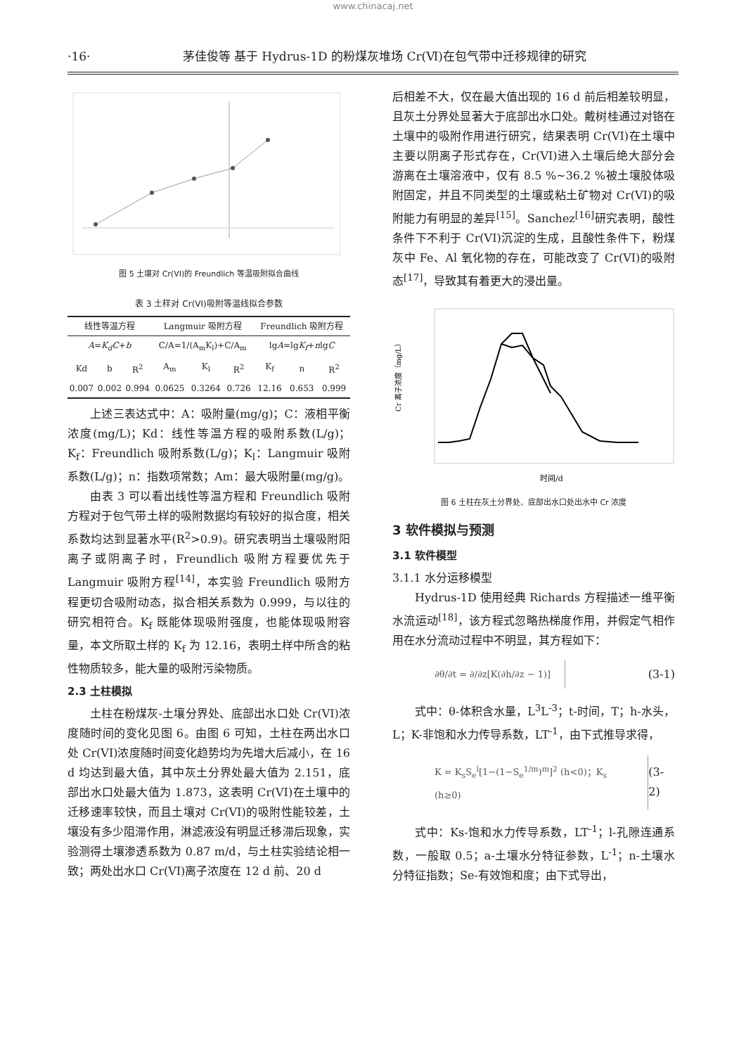www.chinacaj.net
·16· 茅佳俊等 基于 Hydrus-1D 的粉煤灰堆场 Cr(Ⅵ)在包气带中迁移规律的研究
图 5 土壤对 Cr(VI)的 Freundlich 等温吸附拟合曲线
表 3 土样对 Cr(VI)吸附等温线拟合参数
| 线性等温方程 | | | Langmuir 吸附方程 | | | Freundlich 吸附方程 | | |
| --- | --- | --- | --- | --- | --- | --- | --- | --- |
| A = K<sub>d</sub>C + b | | | C/A=1/(A<sub>m</sub>K<sub>l</sub>)+C/A<sub>m</sub> | | | lg A =lg K<sub>f</sub> + n lg C | | |
| Kd | b | R<sup>2</sup> | A<sub>m</sub> | K<sub>l</sub> | R<sup>2</sup> | K<sub>f</sub> | n | R<sup>2</sup> |
| 0.007 | 0.002 | 0.994 | 0.0625 | 0.3264 | 0.726 | 12.16 | 0.653 | 0.999 |
上述三表达式中：A：吸附量(mg/g)；C：液相平衡浓度(mg/L)；Kd：线性等温方程的吸附系数(L/g)；K<sub>f</sub>：Freundlich 吸附系数(L/g)；K<sub>l</sub>：Langmuir 吸附系数(L/g)；n：指数项常数；Am：最大吸附量(mg/g)。
由表 3 可以看出线性等温方程和 Freundlich 吸附方程对于包气带土样的吸附数据均有较好的拟合度，相关系数均达到显著水平(R<sup>2</sup>>0.9)。研究表明当土壤吸附阳离子或阴离子时，Freundlich 吸附方程要优先于 Langmuir 吸附方程<sup>[14]</sup>，本实验 Freundlich 吸附方程更切合吸附动态，拟合相关系数为 0.999，与以往的研究相符合。K<sub>f</sub> 既能体现吸附强度，也能体现吸附容量，本文所取土样的 K<sub>f</sub> 为 12.16，表明土样中所含的粘性物质较多，能大量的吸附污染物质。
2.3 土柱模拟
土柱在粉煤灰-土壤分界处、底部出水口处 Cr(VI)浓度随时间的变化见图 6。由图 6 可知，土柱在两出水口处 Cr(VI)浓度随时间变化趋势均为先增大后减小，在 16 d 均达到最大值，其中灰土分界处最大值为 2.151，底部出水口处最大值为 1.873，这表明 Cr(VI)在土壤中的迁移速率较快，而且土壤对 Cr(VI)的吸附性能较差，土壤没有多少阻滞作用，淋滤液没有明显迁移滞后现象，实验测得土壤渗透系数为 0.87 m/d，与土柱实验结论相一致；两处出水口 Cr(VI)离子浓度在 12 d 前、20 d
后相差不大，仅在最大值出现的 16 d 前后相差较明显，且灰土分界处显著大于底部出水口处。戴树桂通过对铬在土壤中的吸附作用进行研究，结果表明 Cr(VI)在土壤中主要以阴离子形式存在，Cr(VI)进入土壤后绝大部分会游离在土壤溶液中，仅有 8.5 %~36.2 %被土壤胶体吸附固定，并且不同类型的土壤或粘土矿物对 Cr(VI)的吸附能力有明显的差异<sup>[15]</sup>。Sanchez<sup>[16]</sup>研究表明，酸性条件下不利于 Cr(VI)沉淀的生成，且酸性条件下，粉煤灰中 Fe、Al 氧化物的存在，可能改变了 Cr(VI)的吸附态<sup>[17]</sup>，导致其有着更大的浸出量。
Cr 离子浓度（mg/L）
时间/d
图 6 土柱在灰土分界处、底部出水口处出水中 Cr 浓度
3 软件模拟与预测
3.1 软件模型
3.1.1 水分运移模型
Hydrus-1D 使用经典 Richards 方程描述一维平衡水流运动<sup>[18]</sup>，该方程式忽略热梯度作用，并假定气相作用在水分流动过程中不明显，其方程如下：
∂θ/∂t = ∂/∂z[K(∂h/∂z − 1)] (3-1)
式中：θ-体积含水量，L<sup>3</sup>L<sup>-3</sup>；t-时间，T；h-水头，L；K-非饱和水力传导系数，LT<sup>-1</sup>，由下式推导求得，
K = K<sub>s</sub>S<sub>e</sub><sup>l</sup>[1−(1−S<sub>e</sub><sup>1/m</sup>)<sup>m</sup>]<sup>2</sup> (h<0)；K<sub>s</sub> (h≥0) (3-2)
式中：Ks-饱和水力传导系数，LT<sup>-1</sup>；l-孔隙连通系数，一般取 0.5；a-土壤水分特征参数，L<sup>-1</sup>；n-土壤水分特征指数；Se-有效饱和度；由下式导出，